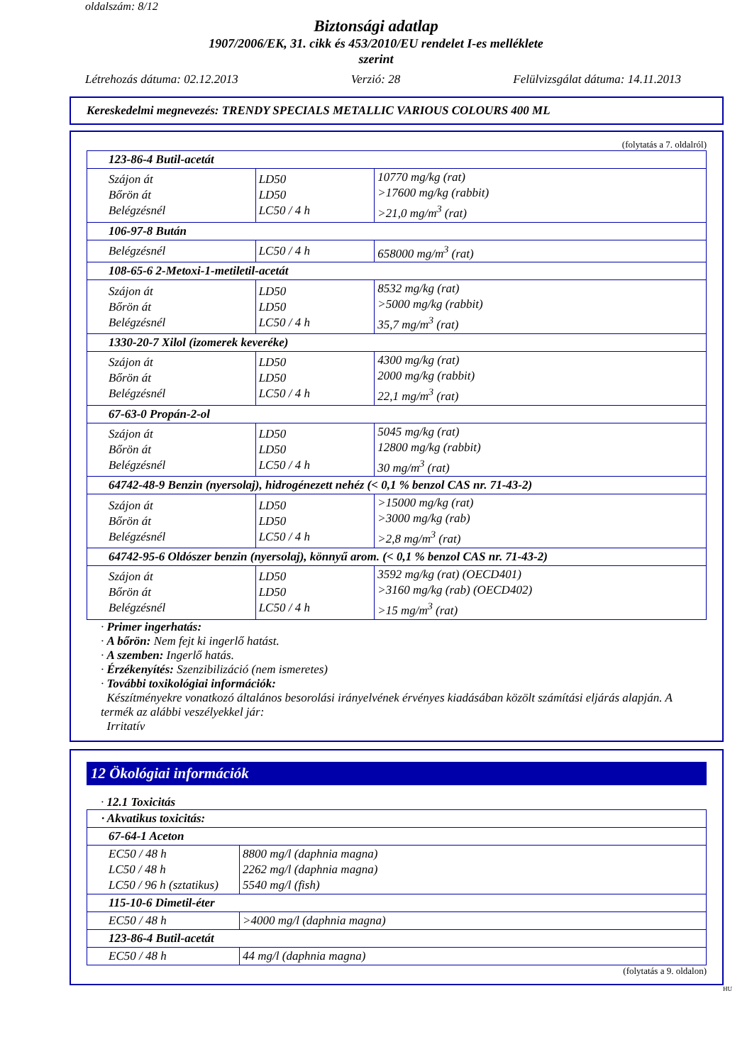oldalszám: 8/12
Biztonsági adatlap
1907/2006/EK, 31. cikk és 453/2010/EU rendelet I-es melléklete
szerint
Létrehozás dátuma: 02.12.2013 Verzió: 28 Felülvizsgálat dátuma: 14.11.2013
Kereskedelmi megnevezés: TRENDY SPECIALS METALLIC VARIOUS COLOURS 400 ML
(folytatás a 7. oldalról)
| 123-86-4 Butil-acetát | | |
| Szájon át Bőrön át Belégzésnél | LD50 LD50 LC50 / 4 h | 10770 mg/kg (rat) >17600 mg/kg (rabbit) >21,0 mg/m<sup>3</sup> (rat) |
| 106-97-8 Bután | | |
| Belégzésnél | LC50 / 4 h | 658000 mg/m<sup>3</sup> (rat) |
| 108-65-6 2-Metoxi-1-metiletil-acetát | | |
| Szájon át Bőrön át Belégzésnél | LD50 LD50 LC50 / 4 h | 8532 mg/kg (rat) >5000 mg/kg (rabbit) 35,7 mg/m<sup>3</sup> (rat) |
| 1330-20-7 Xilol (izomerek keveréke) | | |
| Szájon át Bőrön át Belégzésnél | LD50 LD50 LC50 / 4 h | 4300 mg/kg (rat) 2000 mg/kg (rabbit) 22,1 mg/m<sup>3</sup> (rat) |
| 67-63-0 Propán-2-ol | | |
| Szájon át Bőrön át Belégzésnél | LD50 LD50 LC50 / 4 h | 5045 mg/kg (rat) 12800 mg/kg (rabbit) 30 mg/m<sup>3</sup> (rat) |
| 64742-48-9 Benzin (nyersolaj), hidrogénezett nehéz (< 0,1 % benzol CAS nr. 71-43-2) | | |
| Szájon át Bőrön át Belégzésnél | LD50 LD50 LC50 / 4 h | >15000 mg/kg (rat) >3000 mg/kg (rab) >2,8 mg/m<sup>3</sup> (rat) |
| 64742-95-6 Oldószer benzin (nyersolaj), könnyű arom. (< 0,1 % benzol CAS nr. 71-43-2) | | |
| Szájon át Bőrön át Belégzésnél | LD50 LD50 LC50 / 4 h | 3592 mg/kg (rat) (OECD401) >3160 mg/kg (rab) (OECD402) >15 mg/m<sup>3</sup> (rat) |
· Primer ingerhatás:
· A bőrön: Nem fejt ki ingerlő hatást.
· A szemben: Ingerlő hatás.
· Érzékenyítés: Szenzibilizáció (nem ismeretes)
· További toxikológiai információk:
Készítményekre vonatkozó általános besorolási irányelvének érvényes kiadásában közölt számítási eljárás alapján. A termék az alábbi veszélyekkel jár:
Irritatív
12 Ökológiai információk
· 12.1 Toxicitás
| · Akvatikus toxicitás: | |
| 67-64-1 Aceton | |
| EC50 / 48 h LC50 / 48 h LC50 / 96 h (sztatikus) | 8800 mg/l (daphnia magna) 2262 mg/l (daphnia magna) 5540 mg/l (fish) |
| 115-10-6 Dimetil-éter | |
| EC50 / 48 h | >4000 mg/l (daphnia magna) |
| 123-86-4 Butil-acetát | |
| EC50 / 48 h | 44 mg/l (daphnia magna) |
(folytatás a 9. oldalon)
HU